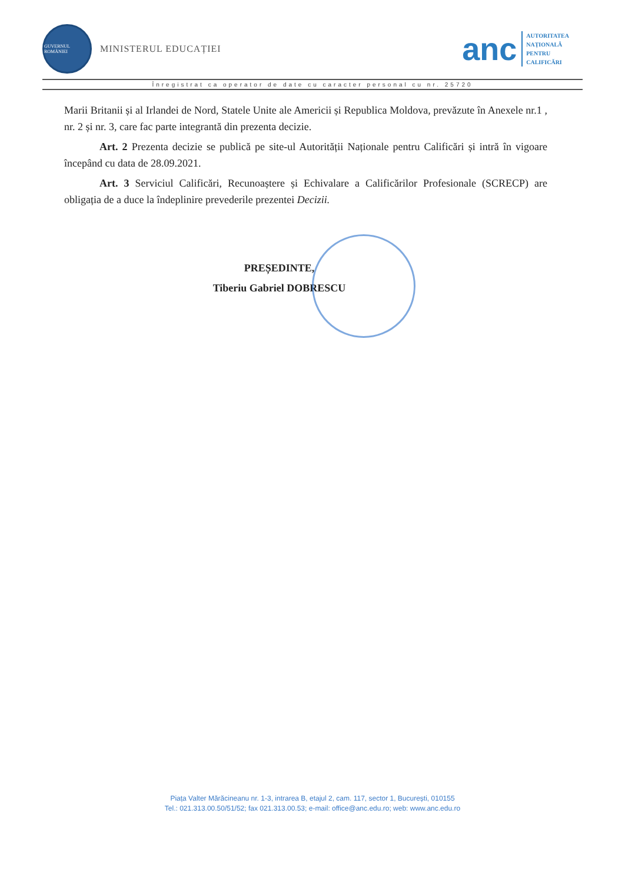GUVERNUL ROMÂNIEI
MINISTERUL EDUCAȚIEI
anc
AUTORITATEA
NAȚIONALĂ
PENTRU
CALIFICĂRI
Înregistrat ca operator de date cu caracter personal cu nr. 25720
Marii Britanii și al Irlandei de Nord, Statele Unite ale Americii și Republica Moldova, prevăzute în Anexele nr.1 , nr. 2 și nr. 3, care fac parte integrantă din prezenta decizie.
Art. 2 Prezenta decizie se publică pe site-ul Autorității Naționale pentru Calificări și intră în vigoare începând cu data de 28.09.2021.
Art. 3 Serviciul Calificări, Recunoaștere și Echivalare a Calificărilor Profesionale (SCRECP) are obligația de a duce la îndeplinire prevederile prezentei Decizii.
PREȘEDINTE,
Tiberiu Gabriel DOBRESCU
Piața Valter Mărăcineanu nr. 1-3, intrarea B, etajul 2, cam. 117, sector 1, București, 010155
Tel.: 021.313.00.50/51/52; fax 021.313.00.53; e-mail: office@anc.edu.ro; web: www.anc.edu.ro